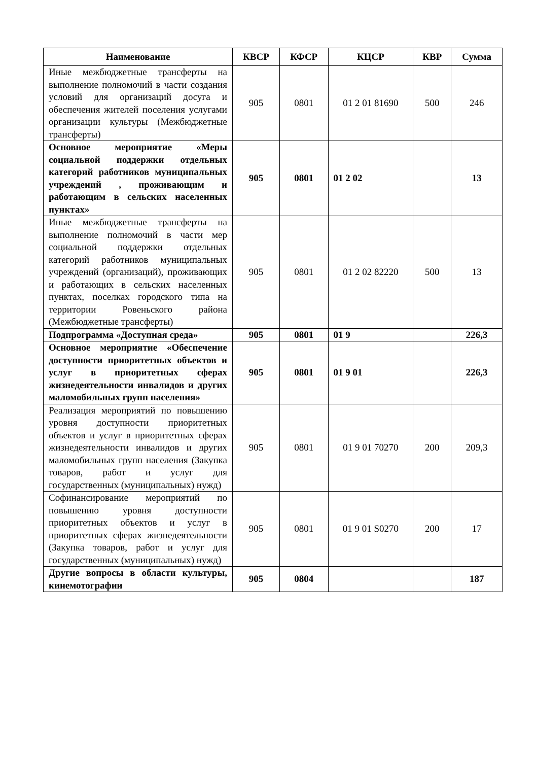| Наименование | КВСР | КФСР | КЦСР | КВР | Сумма |
| --- | --- | --- | --- | --- | --- |
| Иные межбюджетные трансферты на выполнение полномочий в части создания условий для организаций досуга и обеспечения жителей поселения услугами организации культуры (Межбюджетные трансферты) | 905 | 0801 | 01 2 01 81690 | 500 | 246 |
| Основное мероприятие «Меры социальной поддержки отдельных категорий работников муниципальных учреждений , проживающим и работающим в сельских населенных пунктах» | 905 | 0801 | 01 2 02 | | 13 |
| Иные межбюджетные трансферты на выполнение полномочий в части мер социальной поддержки отдельных категорий работников муниципальных учреждений (организаций), проживающих и работающих в сельских населенных пунктах, поселках городского типа на территории Ровеньского района (Межбюджетные трансферты) | 905 | 0801 | 01 2 02 82220 | 500 | 13 |
| Подпрограмма «Доступная среда» | 905 | 0801 | 01 9 | | 226,3 |
| Основное мероприятие «Обеспечение доступности приоритетных объектов и услуг в приоритетных сферах жизнедеятельности инвалидов и других маломобильных групп населения» | 905 | 0801 | 01 9 01 | | 226,3 |
| Реализация мероприятий по повышению уровня доступности приоритетных объектов и услуг в приоритетных сферах жизнедеятельности инвалидов и других маломобильных групп населения (Закупка товаров, работ и услуг для государственных (муниципальных) нужд) | 905 | 0801 | 01 9 01 70270 | 200 | 209,3 |
| Софинансирование мероприятий по повышению уровня доступности приоритетных объектов и услуг в приоритетных сферах жизнедеятельности (Закупка товаров, работ и услуг для государственных (муниципальных) нужд) | 905 | 0801 | 01 9 01 S0270 | 200 | 17 |
| Другие вопросы в области культуры, кинемотографии | 905 | 0804 | | | 187 |